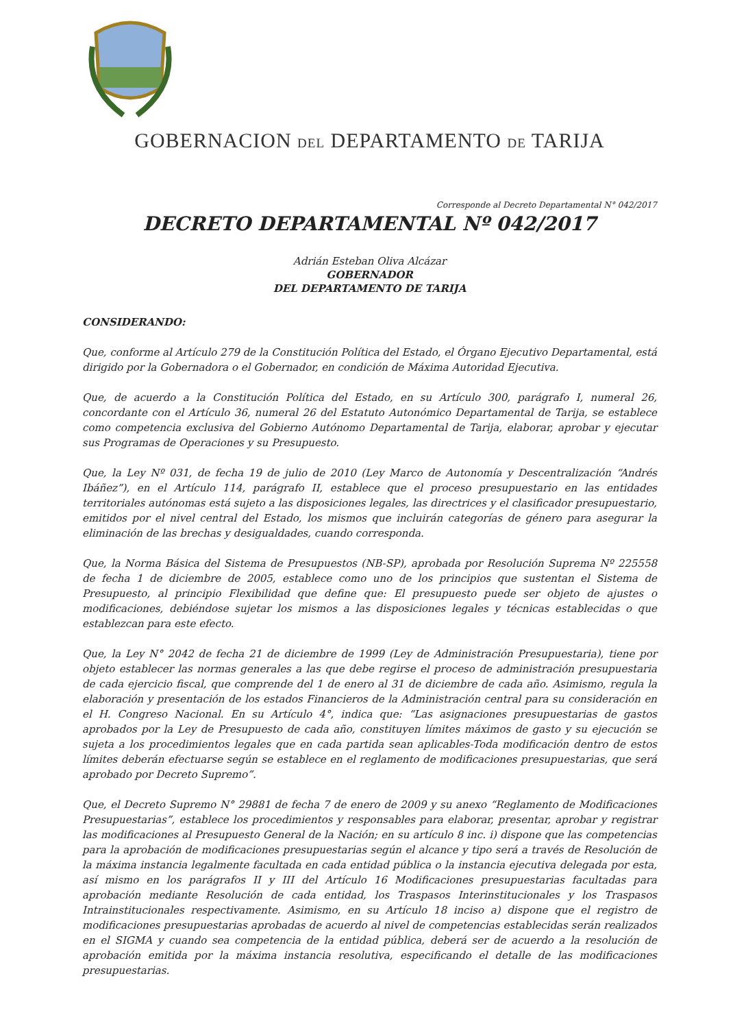GOBERNACION DEL DEPARTAMENTO DE TARIJA
Corresponde al Decreto Departamental N° 042/2017
DECRETO DEPARTAMENTAL Nº 042/2017
Adrián Esteban Oliva Alcázar
GOBERNADOR
DEL DEPARTAMENTO DE TARIJA
CONSIDERANDO:
Que, conforme al Artículo 279 de la Constitución Política del Estado, el Órgano Ejecutivo Departamental, está dirigido por la Gobernadora o el Gobernador, en condición de Máxima Autoridad Ejecutiva.
Que, de acuerdo a la Constitución Política del Estado, en su Artículo 300, parágrafo I, numeral 26, concordante con el Artículo 36, numeral 26 del Estatuto Autonómico Departamental de Tarija, se establece como competencia exclusiva del Gobierno Autónomo Departamental de Tarija, elaborar, aprobar y ejecutar sus Programas de Operaciones y su Presupuesto.
Que, la Ley Nº 031, de fecha 19 de julio de 2010 (Ley Marco de Autonomía y Descentralización “Andrés Ibáñez”), en el Artículo 114, parágrafo II, establece que el proceso presupuestario en las entidades territoriales autónomas está sujeto a las disposiciones legales, las directrices y el clasificador presupuestario, emitidos por el nivel central del Estado, los mismos que incluirán categorías de género para asegurar la eliminación de las brechas y desigualdades, cuando corresponda.
Que, la Norma Básica del Sistema de Presupuestos (NB-SP), aprobada por Resolución Suprema Nº 225558 de fecha 1 de diciembre de 2005, establece como uno de los principios que sustentan el Sistema de Presupuesto, al principio Flexibilidad que define que: El presupuesto puede ser objeto de ajustes o modificaciones, debiéndose sujetar los mismos a las disposiciones legales y técnicas establecidas o que establezcan para este efecto.
Que, la Ley N° 2042 de fecha 21 de diciembre de 1999 (Ley de Administración Presupuestaria), tiene por objeto establecer las normas generales a las que debe regirse el proceso de administración presupuestaria de cada ejercicio fiscal, que comprende del 1 de enero al 31 de diciembre de cada año. Asimismo, regula la elaboración y presentación de los estados Financieros de la Administración central para su consideración en el H. Congreso Nacional. En su Artículo 4°, indica que: “Las asignaciones presupuestarias de gastos aprobados por la Ley de Presupuesto de cada año, constituyen límites máximos de gasto y su ejecución se sujeta a los procedimientos legales que en cada partida sean aplicables-Toda modificación dentro de estos límites deberán efectuarse según se establece en el reglamento de modificaciones presupuestarias, que será aprobado por Decreto Supremo”.
Que, el Decreto Supremo N° 29881 de fecha 7 de enero de 2009 y su anexo “Reglamento de Modificaciones Presupuestarias”, establece los procedimientos y responsables para elaborar, presentar, aprobar y registrar las modificaciones al Presupuesto General de la Nación; en su artículo 8 inc. i) dispone que las competencias para la aprobación de modificaciones presupuestarias según el alcance y tipo será a través de Resolución de la máxima instancia legalmente facultada en cada entidad pública o la instancia ejecutiva delegada por esta, así mismo en los parágrafos II y III del Artículo 16 Modificaciones presupuestarias facultadas para aprobación mediante Resolución de cada entidad, los Traspasos Interinstitucionales y los Traspasos Intrainstitucionales respectivamente. Asimismo, en su Artículo 18 inciso a) dispone que el registro de modificaciones presupuestarias aprobadas de acuerdo al nivel de competencias establecidas serán realizados en el SIGMA y cuando sea competencia de la entidad pública, deberá ser de acuerdo a la resolución de aprobación emitida por la máxima instancia resolutiva, especificando el detalle de las modificaciones presupuestarias.